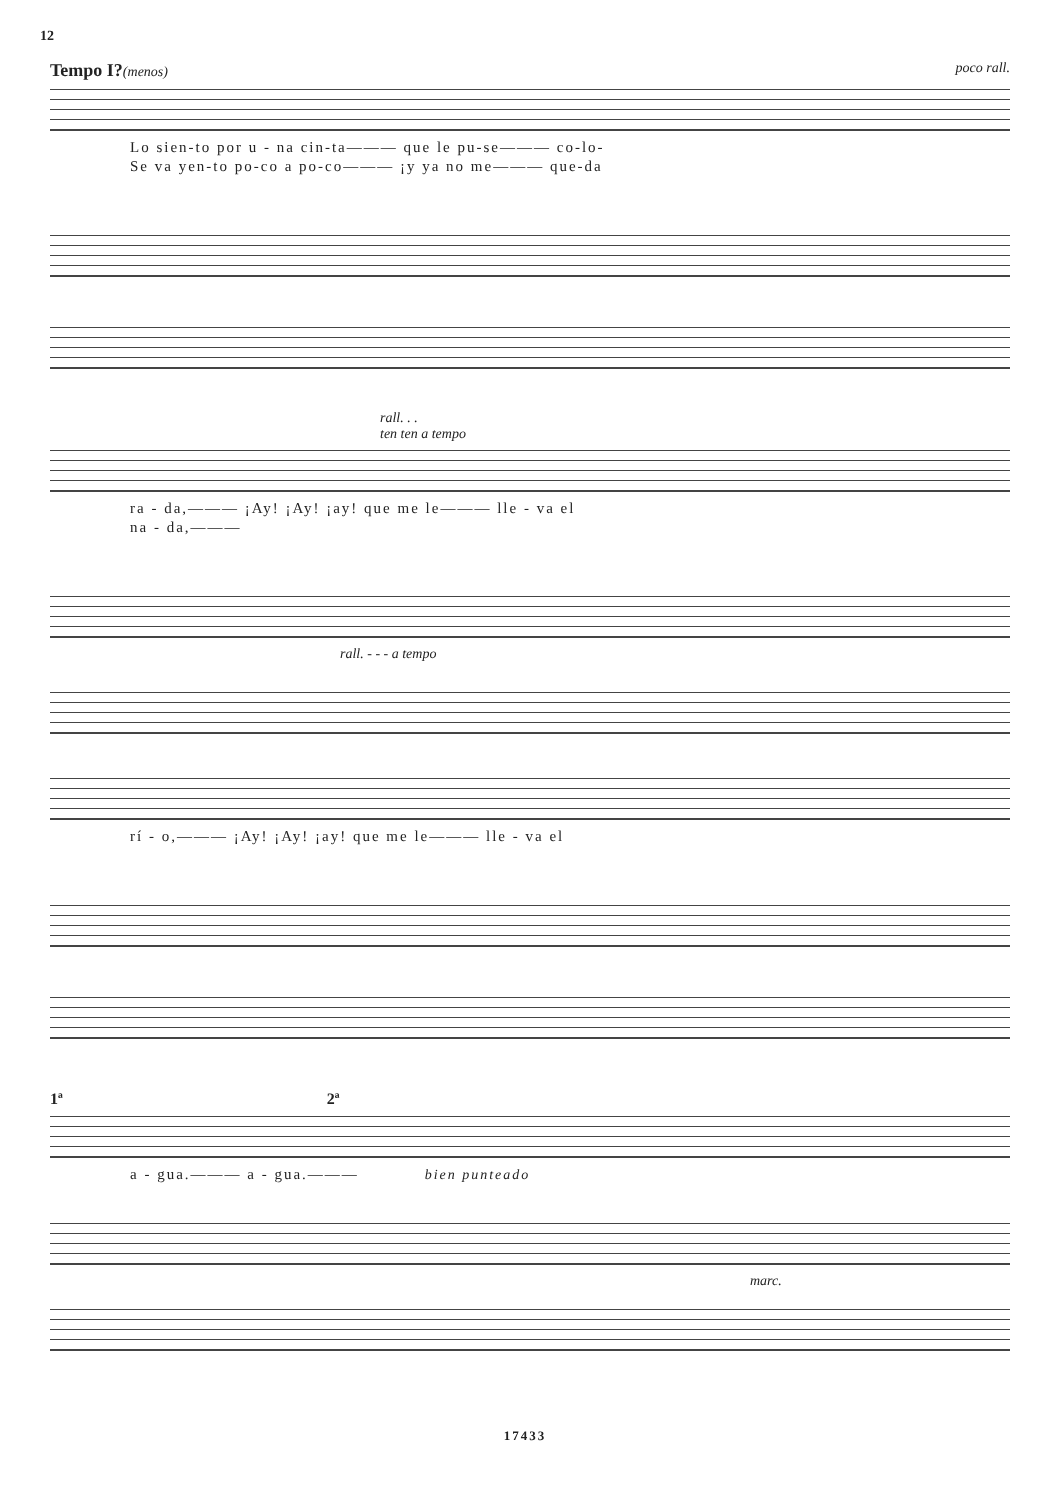12
Tempo I?(menos) poco rall.
Lo sien-to por u - na cin-ta——— que le pu-se——— co-lo-
Se va yen-to po-co a po-co——— ¡y ya no me——— que-da
rall. . .
ten ten a tempo
ra - da,——— ¡Ay! ¡Ay! ¡ay! que me le——— lle - va el
na - da,———
rall. - - - a tempo
rí - o,——— ¡Ay! ¡Ay! ¡ay! que me le——— lle - va el
1ª 2ª
a - gua.——— a - gua.——— bien punteado
marc.
17433